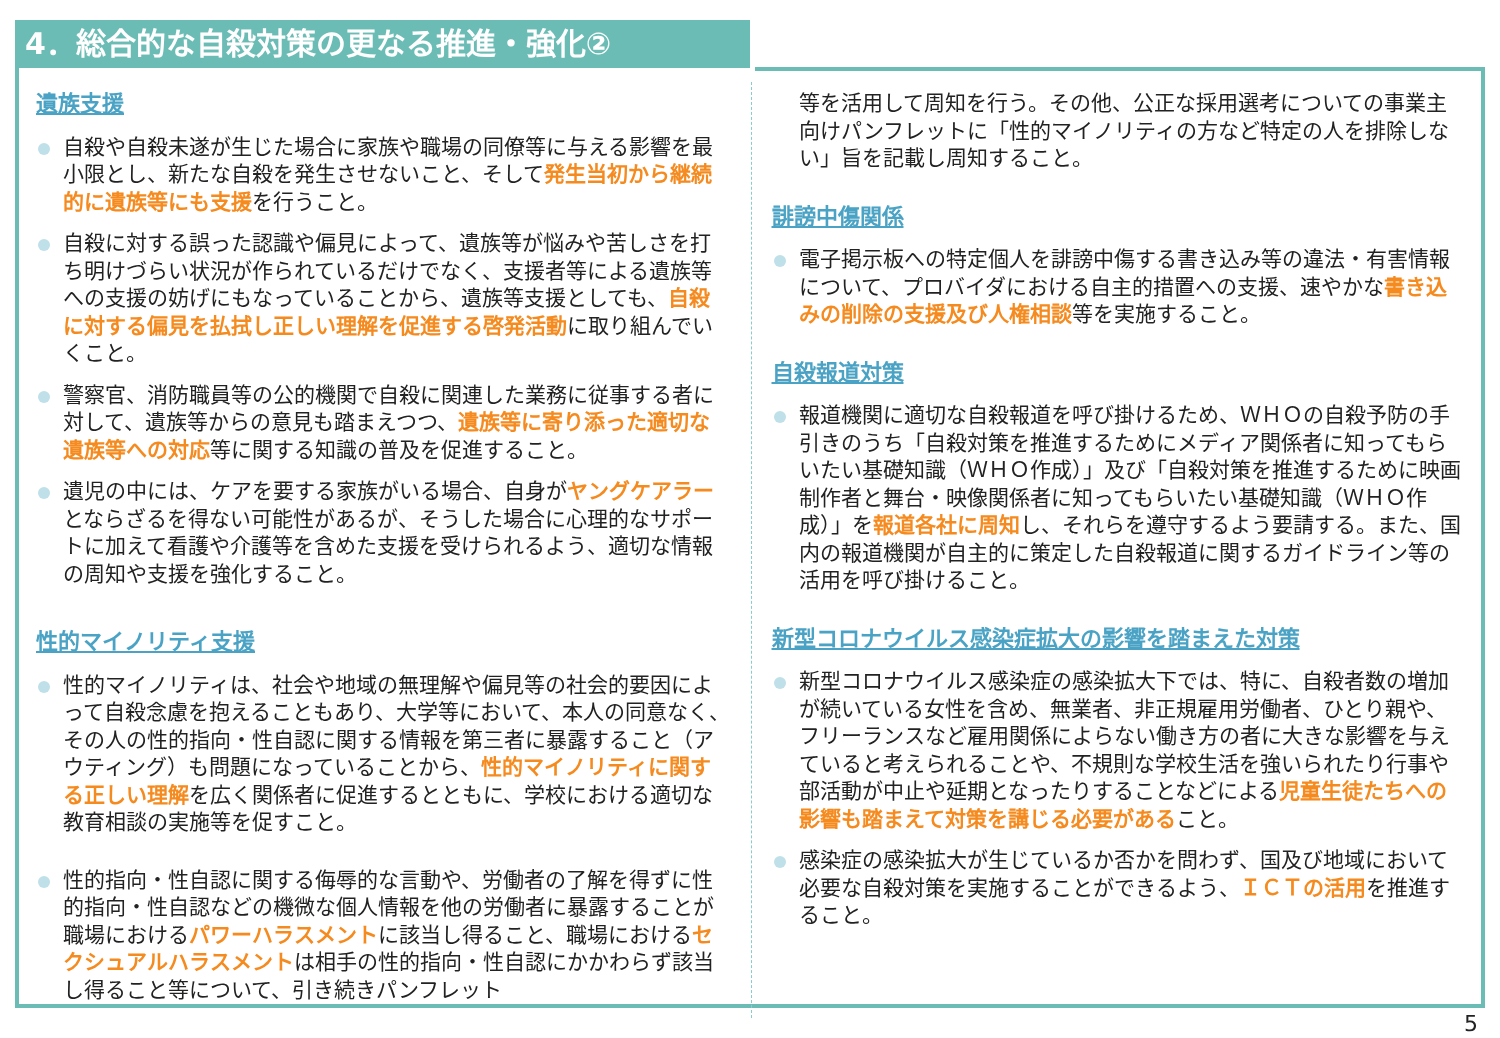4．総合的な自殺対策の更なる推進・強化②
遺族支援
自殺や自殺未遂が生じた場合に家族や職場の同僚等に与える影響を最小限とし、新たな自殺を発生させないこと、そして発生当初から継続的に遺族等にも支援を行うこと。
自殺に対する誤った認識や偏見によって、遺族等が悩みや苦しさを打ち明けづらい状況が作られているだけでなく、支援者等による遺族等への支援の妨げにもなっていることから、遺族等支援としても、自殺に対する偏見を払拭し正しい理解を促進する啓発活動に取り組んでいくこと。
警察官、消防職員等の公的機関で自殺に関連した業務に従事する者に対して、遺族等からの意見も踏まえつつ、遺族等に寄り添った適切な遺族等への対応等に関する知識の普及を促進すること。
遺児の中には、ケアを要する家族がいる場合、自身がヤングケアラーとならざるを得ない可能性があるが、そうした場合に心理的なサポートに加えて看護や介護等を含めた支援を受けられるよう、適切な情報の周知や支援を強化すること。
性的マイノリティ支援
性的マイノリティは、社会や地域の無理解や偏見等の社会的要因によって自殺念慮を抱えることもあり、大学等において、本人の同意なく、その人の性的指向・性自認に関する情報を第三者に暴露すること（アウティング）も問題になっていることから、性的マイノリティに関する正しい理解を広く関係者に促進するとともに、学校における適切な教育相談の実施等を促すこと。
性的指向・性自認に関する侮辱的な言動や、労働者の了解を得ずに性的指向・性自認などの機微な個人情報を他の労働者に暴露することが職場におけるパワーハラスメントに該当し得ること、職場におけるセクシュアルハラスメントは相手の性的指向・性自認にかかわらず該当し得ること等について、引き続きパンフレット
等を活用して周知を行う。その他、公正な採用選考についての事業主向けパンフレットに「性的マイノリティの方など特定の人を排除しない」旨を記載し周知すること。
誹謗中傷関係
電子掲示板への特定個人を誹謗中傷する書き込み等の違法・有害情報について、プロバイダにおける自主的措置への支援、速やかな書き込みの削除の支援及び人権相談等を実施すること。
自殺報道対策
報道機関に適切な自殺報道を呼び掛けるため、ＷＨＯの自殺予防の手引きのうち「自殺対策を推進するためにメディア関係者に知ってもらいたい基礎知識（ＷＨＯ作成）」及び「自殺対策を推進するために映画制作者と舞台・映像関係者に知ってもらいたい基礎知識（ＷＨＯ作成）」を報道各社に周知し、それらを遵守するよう要請する。また、国内の報道機関が自主的に策定した自殺報道に関するガイドライン等の活用を呼び掛けること。
新型コロナウイルス感染症拡大の影響を踏まえた対策
新型コロナウイルス感染症の感染拡大下では、特に、自殺者数の増加が続いている女性を含め、無業者、非正規雇用労働者、ひとり親や、フリーランスなど雇用関係によらない働き方の者に大きな影響を与えていると考えられることや、不規則な学校生活を強いられたり行事や部活動が中止や延期となったりすることなどによる児童生徒たちへの影響も踏まえて対策を講じる必要があること。
感染症の感染拡大が生じているか否かを問わず、国及び地域において必要な自殺対策を実施することができるよう、ＩＣＴの活用を推進すること。
5